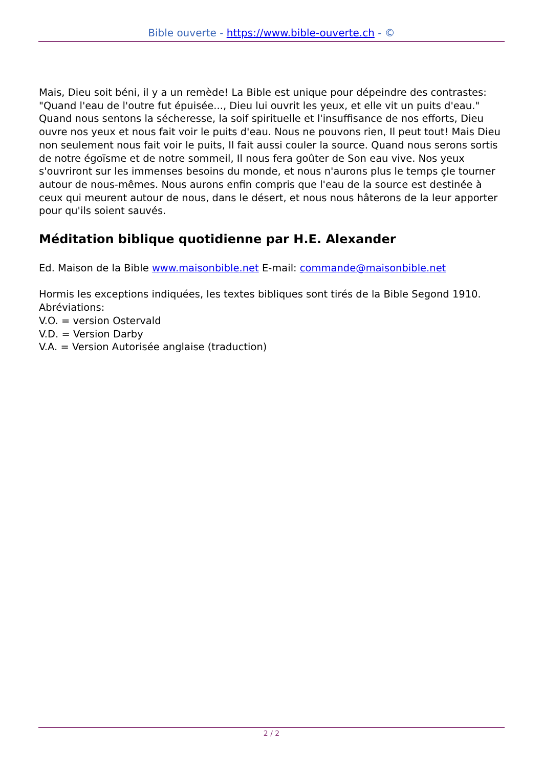Bible ouverte - https://www.bible-ouverte.ch - ©
Mais, Dieu soit béni, il y a un remède! La Bible est unique pour dépeindre des contrastes: "Quand l'eau de l'outre fut épuisée..., Dieu lui ouvrit les yeux, et elle vit un puits d'eau." Quand nous sentons la sécheresse, la soif spirituelle et l'insuffisance de nos efforts, Dieu ouvre nos yeux et nous fait voir le puits d'eau. Nous ne pouvons rien, Il peut tout! Mais Dieu non seulement nous fait voir le puits, Il fait aussi couler la source. Quand nous serons sortis de notre égoïsme et de notre sommeil, Il nous fera goûter de Son eau vive. Nos yeux s'ouvriront sur les immenses besoins du monde, et nous n'aurons plus le temps çle tourner autour de nous-mêmes. Nous aurons enfin compris que l'eau de la source est destinée à ceux qui meurent autour de nous, dans le désert, et nous nous hâterons de la leur apporter pour qu'ils soient sauvés.
Méditation biblique quotidienne par H.E. Alexander
Ed. Maison de la Bible www.maisonbible.net E-mail: commande@maisonbible.net
Hormis les exceptions indiquées, les textes bibliques sont tirés de la Bible Segond 1910.
Abréviations:
V.O. = version Ostervald
V.D. = Version Darby
V.A. = Version Autorisée anglaise (traduction)
2 / 2